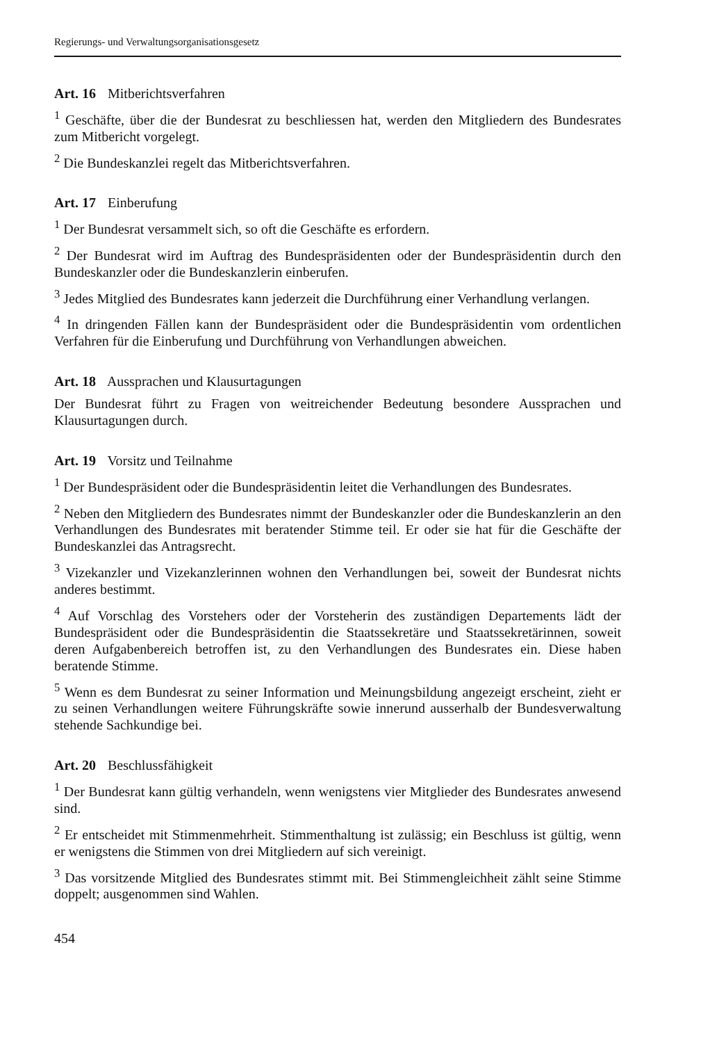Regierungs- und Verwaltungsorganisationsgesetz
Art. 16 Mitberichtsverfahren
<sup>1</sup> Geschäfte, über die der Bundesrat zu beschliessen hat, werden den Mitgliedern des Bundesrates zum Mitbericht vorgelegt.
<sup>2</sup> Die Bundeskanzlei regelt das Mitberichtsverfahren.
Art. 17 Einberufung
<sup>1</sup> Der Bundesrat versammelt sich, so oft die Geschäfte es erfordern.
<sup>2</sup> Der Bundesrat wird im Auftrag des Bundespräsidenten oder der Bundespräsidentin durch den Bundeskanzler oder die Bundeskanzlerin einberufen.
<sup>3</sup> Jedes Mitglied des Bundesrates kann jederzeit die Durchführung einer Verhandlung verlangen.
<sup>4</sup> In dringenden Fällen kann der Bundespräsident oder die Bundespräsidentin vom ordentlichen Verfahren für die Einberufung und Durchführung von Verhandlungen abweichen.
Art. 18 Aussprachen und Klausurtagungen
Der Bundesrat führt zu Fragen von weitreichender Bedeutung besondere Aussprachen und Klausurtagungen durch.
Art. 19 Vorsitz und Teilnahme
<sup>1</sup> Der Bundespräsident oder die Bundespräsidentin leitet die Verhandlungen des Bundesrates.
<sup>2</sup> Neben den Mitgliedern des Bundesrates nimmt der Bundeskanzler oder die Bundeskanzlerin an den Verhandlungen des Bundesrates mit beratender Stimme teil. Er oder sie hat für die Geschäfte der Bundeskanzlei das Antragsrecht.
<sup>3</sup> Vizekanzler und Vizekanzlerinnen wohnen den Verhandlungen bei, soweit der Bundesrat nichts anderes bestimmt.
<sup>4</sup> Auf Vorschlag des Vorstehers oder der Vorsteherin des zuständigen Departements lädt der Bundespräsident oder die Bundespräsidentin die Staatssekretäre und Staatssekretärinnen, soweit deren Aufgabenbereich betroffen ist, zu den Verhandlungen des Bundesrates ein. Diese haben beratende Stimme.
<sup>5</sup> Wenn es dem Bundesrat zu seiner Information und Meinungsbildung angezeigt erscheint, zieht er zu seinen Verhandlungen weitere Führungskräfte sowie innerund ausserhalb der Bundesverwaltung stehende Sachkundige bei.
Art. 20 Beschlussfähigkeit
<sup>1</sup> Der Bundesrat kann gültig verhandeln, wenn wenigstens vier Mitglieder des Bundesrates anwesend sind.
<sup>2</sup> Er entscheidet mit Stimmenmehrheit. Stimmenthaltung ist zulässig; ein Beschluss ist gültig, wenn er wenigstens die Stimmen von drei Mitgliedern auf sich vereinigt.
<sup>3</sup> Das vorsitzende Mitglied des Bundesrates stimmt mit. Bei Stimmengleichheit zählt seine Stimme doppelt; ausgenommen sind Wahlen.
454